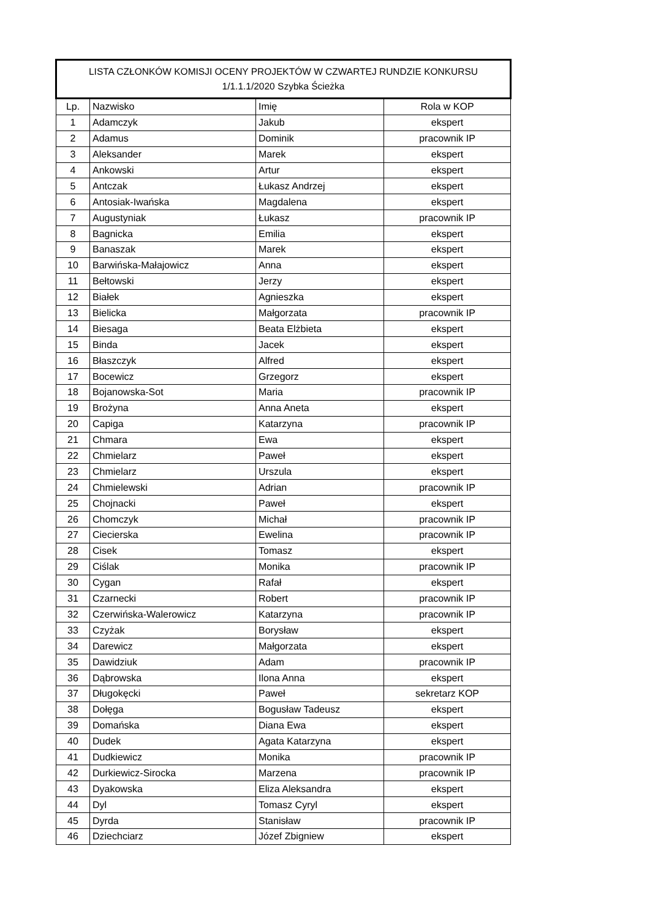| LISTA CZŁONKÓW KOMISJI OCENY PROJEKTÓW W CZWARTEJ RUNDZIE KONKURSU 1/1.1.1/2020 Szybka Ścieżka | | | |
| --- | --- | --- | --- |
| Lp. | Nazwisko | Imię | Rola w KOP |
| 1 | Adamczyk | Jakub | ekspert |
| 2 | Adamus | Dominik | pracownik IP |
| 3 | Aleksander | Marek | ekspert |
| 4 | Ankowski | Artur | ekspert |
| 5 | Antczak | Łukasz Andrzej | ekspert |
| 6 | Antosiak-Iwańska | Magdalena | ekspert |
| 7 | Augustyniak | Łukasz | pracownik IP |
| 8 | Bagnicka | Emilia | ekspert |
| 9 | Banaszak | Marek | ekspert |
| 10 | Barwińska-Małajowicz | Anna | ekspert |
| 11 | Bełtowski | Jerzy | ekspert |
| 12 | Białek | Agnieszka | ekspert |
| 13 | Bielicka | Małgorzata | pracownik IP |
| 14 | Biesaga | Beata Elżbieta | ekspert |
| 15 | Binda | Jacek | ekspert |
| 16 | Błaszczyk | Alfred | ekspert |
| 17 | Bocewicz | Grzegorz | ekspert |
| 18 | Bojanowska-Sot | Maria | pracownik IP |
| 19 | Brożyna | Anna Aneta | ekspert |
| 20 | Capiga | Katarzyna | pracownik IP |
| 21 | Chmara | Ewa | ekspert |
| 22 | Chmielarz | Paweł | ekspert |
| 23 | Chmielarz | Urszula | ekspert |
| 24 | Chmielewski | Adrian | pracownik IP |
| 25 | Chojnacki | Paweł | ekspert |
| 26 | Chomczyk | Michał | pracownik IP |
| 27 | Ciecierska | Ewelina | pracownik IP |
| 28 | Cisek | Tomasz | ekspert |
| 29 | Ciślak | Monika | pracownik IP |
| 30 | Cygan | Rafał | ekspert |
| 31 | Czarnecki | Robert | pracownik IP |
| 32 | Czerwińska-Walerowicz | Katarzyna | pracownik IP |
| 33 | Czyżak | Borysław | ekspert |
| 34 | Darewicz | Małgorzata | ekspert |
| 35 | Dawidziuk | Adam | pracownik IP |
| 36 | Dąbrowska | Ilona Anna | ekspert |
| 37 | Długokęcki | Paweł | sekretarz KOP |
| 38 | Dołęga | Bogusław Tadeusz | ekspert |
| 39 | Domańska | Diana Ewa | ekspert |
| 40 | Dudek | Agata Katarzyna | ekspert |
| 41 | Dudkiewicz | Monika | pracownik IP |
| 42 | Durkiewicz-Sirocka | Marzena | pracownik IP |
| 43 | Dyakowska | Eliza Aleksandra | ekspert |
| 44 | Dyl | Tomasz Cyryl | ekspert |
| 45 | Dyrda | Stanisław | pracownik IP |
| 46 | Dziechciarz | Józef Zbigniew | ekspert |